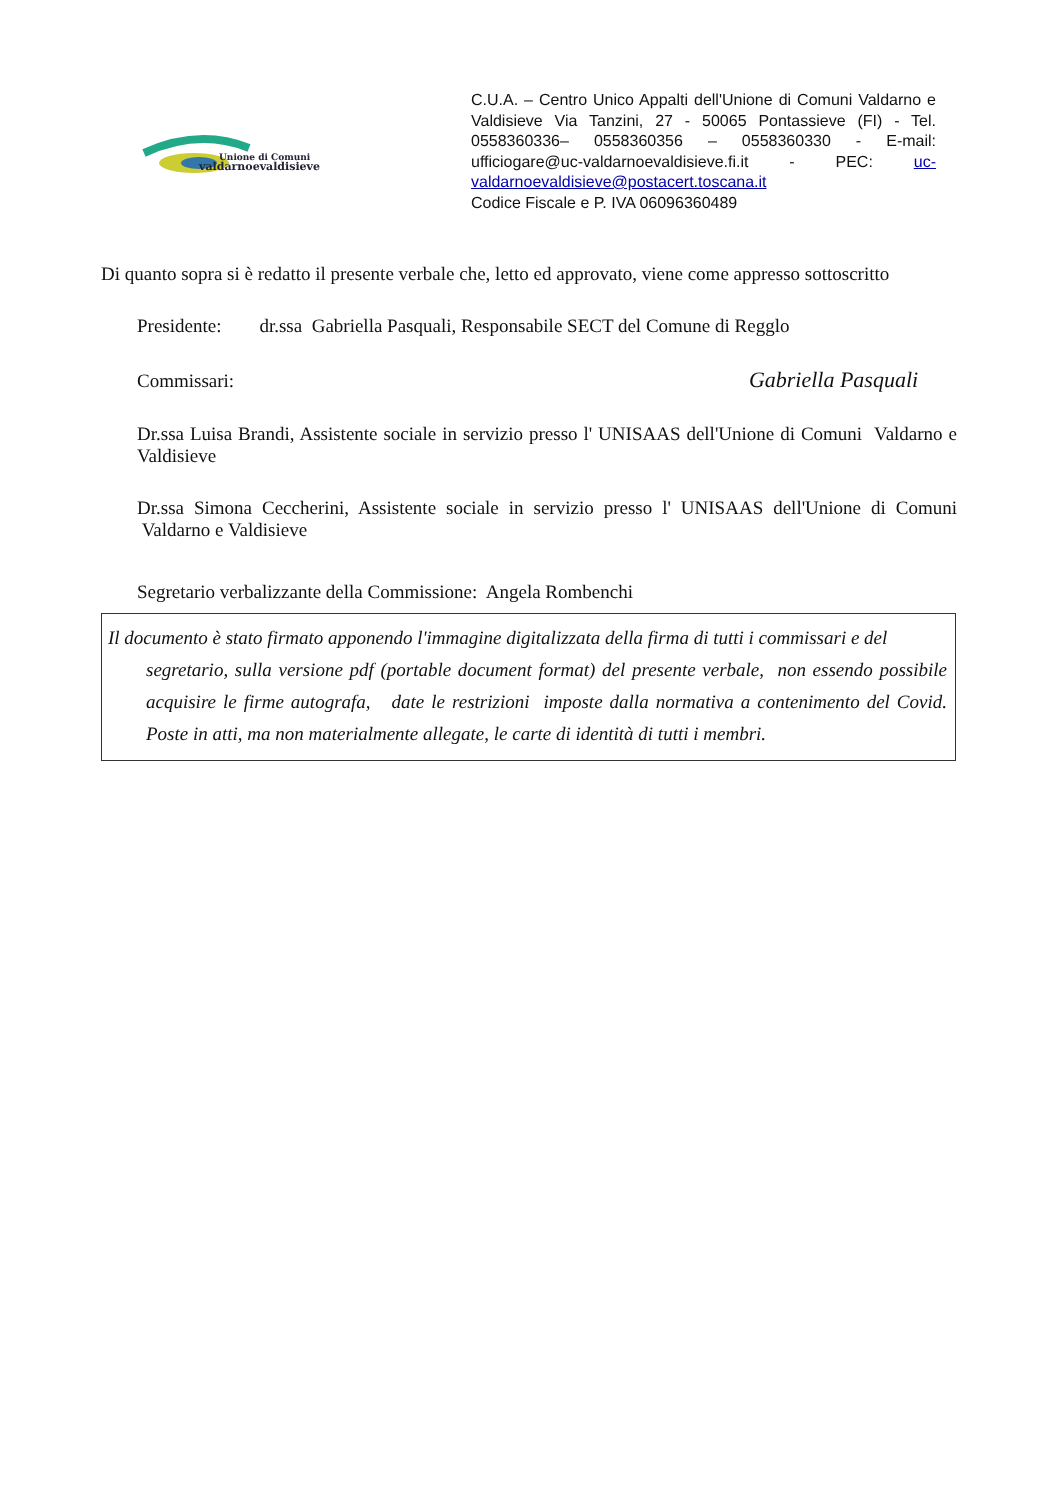Unione di Comuni
valdarnoevaldisieve
C.U.A. – Centro Unico Appalti dell'Unione di Comuni Valdarno e Valdisieve Via Tanzini, 27 - 50065 Pontassieve (FI) - Tel. 0558360336– 0558360356 – 0558360330 - E-mail: ufficiogare@uc-valdarnoevaldisieve.fi.it - PEC: uc-valdarnoevaldisieve@postacert.toscana.it
Codice Fiscale e P. IVA 06096360489
Di quanto sopra si è redatto il presente verbale che, letto ed approvato, viene come appresso sottoscritto
Presidente: dr.ssa Gabriella Pasquali, Responsabile SECT del Comune di Regglo
Commissari: Gabriella Pasquali
Dr.ssa Luisa Brandi, Assistente sociale in servizio presso l' UNISAAS dell'Unione di Comuni Valdarno e Valdisieve
Dr.ssa Simona Ceccherini, Assistente sociale in servizio presso l' UNISAAS dell'Unione di Comuni Valdarno e Valdisieve
Segretario verbalizzante della Commissione: Angela Rombenchi
Il documento è stato firmato apponendo l'immagine digitalizzata della firma di tutti i commissari e del
segretario, sulla versione pdf (portable document format) del presente verbale, non essendo possibile acquisire le firme autografa, date le restrizioni imposte dalla normativa a contenimento del Covid. Poste in atti, ma non materialmente allegate, le carte di identità di tutti i membri.